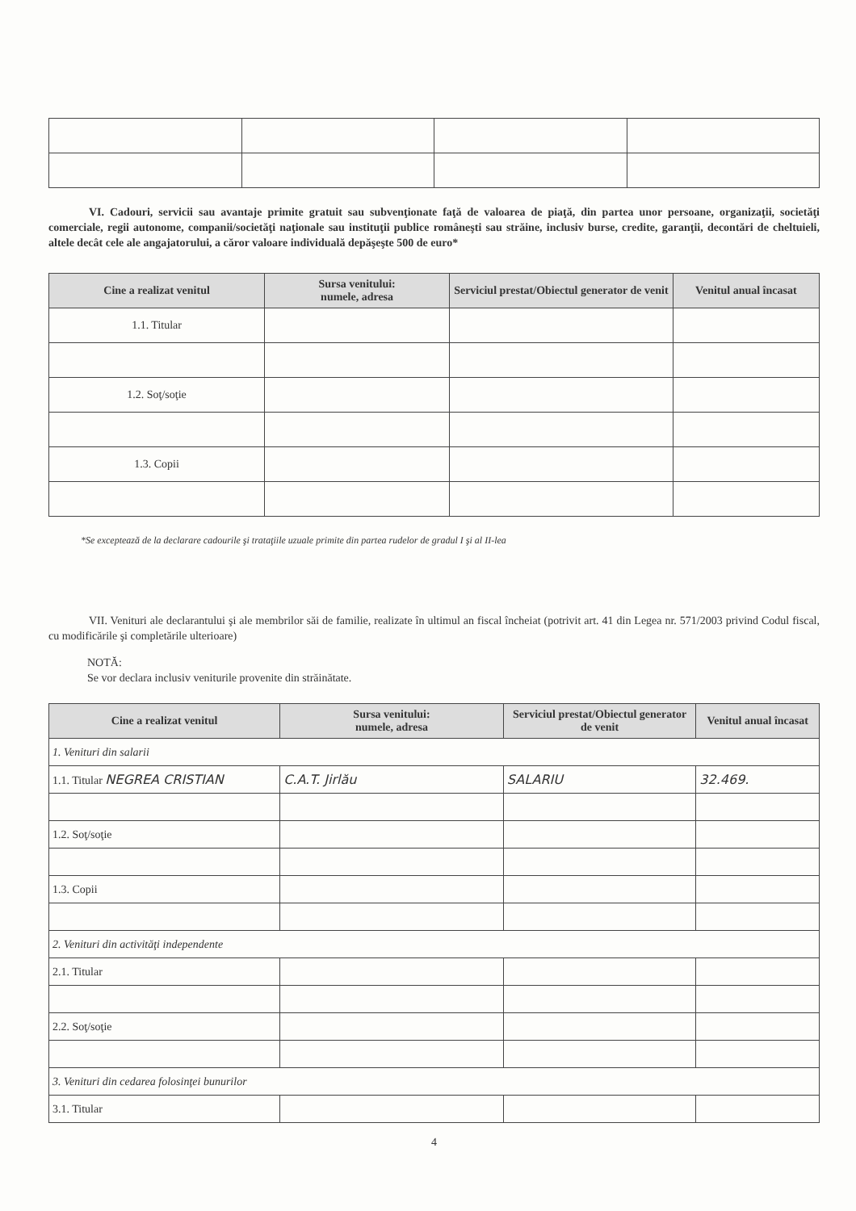VI. Cadouri, servicii sau avantaje primite gratuit sau subvenţionate faţă de valoarea de piaţă, din partea unor persoane, organizaţii, societăţi comerciale, regii autonome, companii/societăţi naţionale sau instituţii publice româneşti sau străine, inclusiv burse, credite, garanţii, decontări de cheltuieli, altele decât cele ale angajatorului, a căror valoare individuală depăşeşte 500 de euro*
| Cine a realizat venitul | Sursa venitului: numele, adresa | Serviciul prestat/Obiectul generator de venit | Venitul anual încasat |
| --- | --- | --- | --- |
| 1.1. Titular | | | |
| 1.2. Soţ/soţie | | | |
| 1.3. Copii | | | |
*Se exceptează de la declarare cadourile şi trataţiile uzuale primite din partea rudelor de gradul I şi al II-lea
VII. Venituri ale declarantului şi ale membrilor săi de familie, realizate în ultimul an fiscal încheiat (potrivit art. 41 din Legea nr. 571/2003 privind Codul fiscal, cu modificările şi completările ulterioare)
NOTĂ:
Se vor declara inclusiv veniturile provenite din străinătate.
| Cine a realizat venitul | Sursa venitului: numele, adresa | Serviciul prestat/Obiectul generator de venit | Venitul anual încasat |
| --- | --- | --- | --- |
| 1. Venituri din salarii | | | |
| 1.1. Titular NEGREA CRISTIAN | C.A.T. Jirlău | SALARIU | 32.469. |
| 1.2. Soţ/soţie | | | |
| 1.3. Copii | | | |
| 2. Venituri din activităţi independente | | | |
| 2.1. Titular | | | |
| 2.2. Soţ/soţie | | | |
| 3. Venituri din cedarea folosinţei bunurilor | | | |
| 3.1. Titular | | | |
4